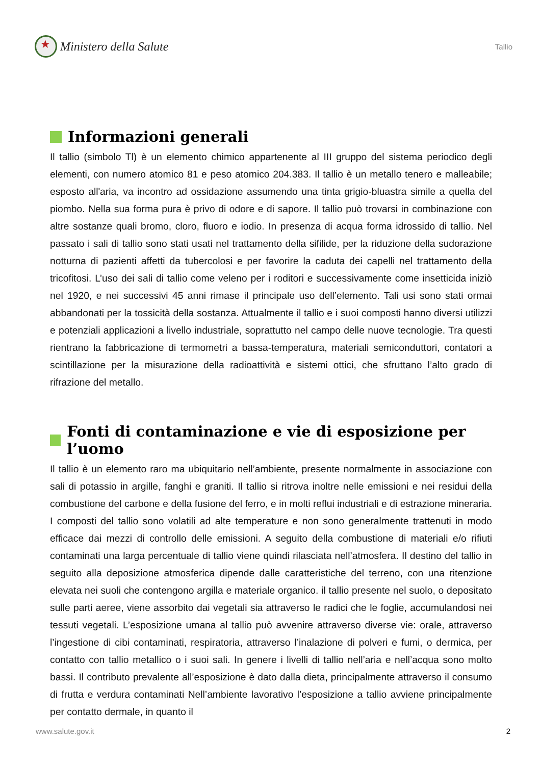★
Ministero della Salute
Tallio
Informazioni generali
Il tallio (simbolo Tl) è un elemento chimico appartenente al III gruppo del sistema periodico degli elementi, con numero atomico 81 e peso atomico 204.383. Il tallio è un metallo tenero e malleabile; esposto all'aria, va incontro ad ossidazione assumendo una tinta grigio-bluastra simile a quella del piombo. Nella sua forma pura è privo di odore e di sapore. Il tallio può trovarsi in combinazione con altre sostanze quali bromo, cloro, fluoro e iodio. In presenza di acqua forma idrossido di tallio. Nel passato i sali di tallio sono stati usati nel trattamento della sifilide, per la riduzione della sudorazione notturna di pazienti affetti da tubercolosi e per favorire la caduta dei capelli nel trattamento della tricofitosi. L’uso dei sali di tallio come veleno per i roditori e successivamente come insetticida iniziò nel 1920, e nei successivi 45 anni rimase il principale uso dell’elemento. Tali usi sono stati ormai abbandonati per la tossicità della sostanza. Attualmente il tallio e i suoi composti hanno diversi utilizzi e potenziali applicazioni a livello industriale, soprattutto nel campo delle nuove tecnologie. Tra questi rientrano la fabbricazione di termometri a bassa-temperatura, materiali semiconduttori, contatori a scintillazione per la misurazione della radioattività e sistemi ottici, che sfruttano l’alto grado di rifrazione del metallo.
Fonti di contaminazione e vie di esposizione per l’uomo
Il tallio è un elemento raro ma ubiquitario nell’ambiente, presente normalmente in associazione con sali di potassio in argille, fanghi e graniti. Il tallio si ritrova inoltre nelle emissioni e nei residui della combustione del carbone e della fusione del ferro, e in molti reflui industriali e di estrazione mineraria. I composti del tallio sono volatili ad alte temperature e non sono generalmente trattenuti in modo efficace dai mezzi di controllo delle emissioni. A seguito della combustione di materiali e/o rifiuti contaminati una larga percentuale di tallio viene quindi rilasciata nell’atmosfera. Il destino del tallio in seguito alla deposizione atmosferica dipende dalle caratteristiche del terreno, con una ritenzione elevata nei suoli che contengono argilla e materiale organico. il tallio presente nel suolo, o depositato sulle parti aeree, viene assorbito dai vegetali sia attraverso le radici che le foglie, accumulandosi nei tessuti vegetali. L’esposizione umana al tallio può avvenire attraverso diverse vie: orale, attraverso l’ingestione di cibi contaminati, respiratoria, attraverso l’inalazione di polveri e fumi, o dermica, per contatto con tallio metallico o i suoi sali. In genere i livelli di tallio nell’aria e nell’acqua sono molto bassi. Il contributo prevalente all’esposizione è dato dalla dieta, principalmente attraverso il consumo di frutta e verdura contaminati Nell’ambiente lavorativo l’esposizione a tallio avviene principalmente per contatto dermale, in quanto il
www.salute.gov.it 2